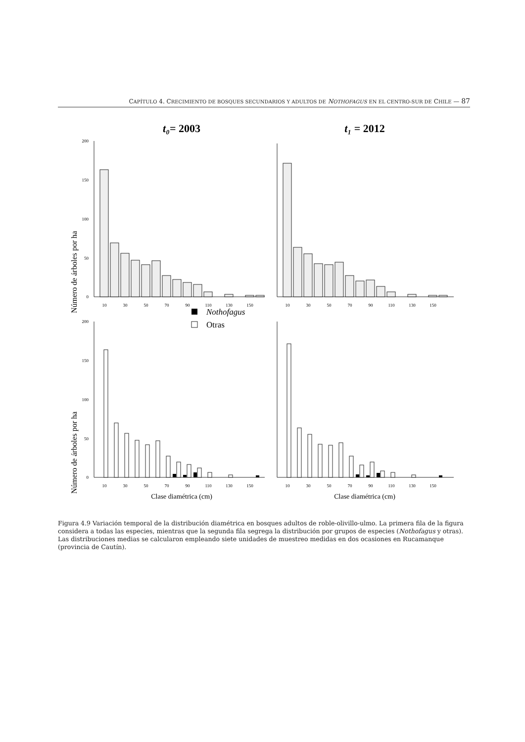CAPÍTULO 4. CRECIMIENTO DE BOSQUES SECUNDARIOS Y ADULTOS DE NOTHOFAGUS EN EL CENTRO-SUR DE CHILE — 87
t₀= 2003
t₁ = 2012
Número de árboles por ha
Número de árboles por ha
Nothofagus
Otras
200
150
100
50
0
200
150
100
50
0
10
30
50
70
90
110
130
150
10
30
50
70
90
110
130
150
10
30
50
70
90
110
130
150
10
30
50
70
90
110
130
150
Clase diamétrica (cm)
Clase diamétrica (cm)
Figura 4.9 Variación temporal de la distribución diamétrica en bosques adultos de roble-olivillo-ulmo. La primera fila de la figura considera a todas las especies, mientras que la segunda fila segrega la distribución por grupos de especies (Nothofagus y otras). Las distribuciones medias se calcularon empleando siete unidades de muestreo medidas en dos ocasiones en Rucamanque (provincia de Cautín).